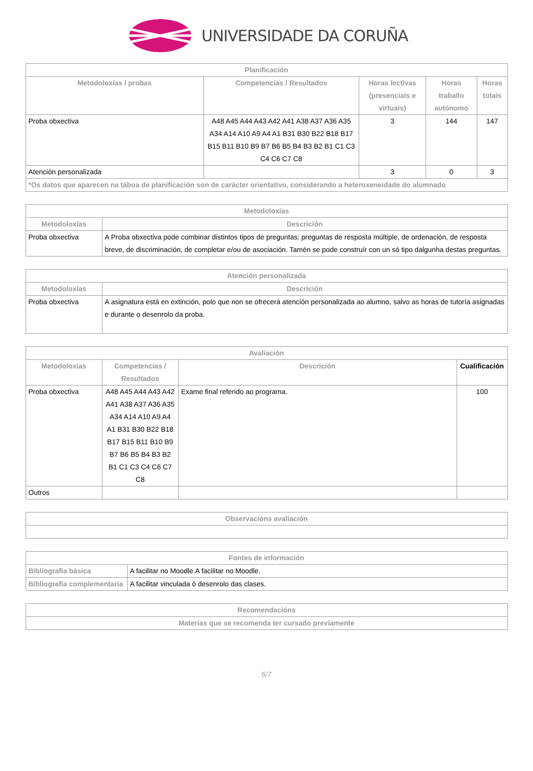UNIVERSIDADE DA CORUÑA
| Planificación | | | | |
| --- | --- | --- | --- | --- |
| Metodoloxías / probas | Competencias / Resultados | Horas lectivas (presenciais e virtuais) | Horas traballo autónomo | Horas totais |
| Proba obxectiva | A48 A45 A44 A43 A42 A41 A38 A37 A36 A35 A34 A14 A10 A9 A4 A1 B31 B30 B22 B18 B17 B15 B11 B10 B9 B7 B6 B5 B4 B3 B2 B1 C1 C3 C4 C6 C7 C8 | 3 | 144 | 147 |
| Atención personalizada | | 3 | 0 | 3 |
| *Os datos que aparecen na táboa de planificación son de carácter orientativo, considerando a heteroxeneidade do alumnado | | | | |
| Metodoloxías | |
| --- | --- |
| Metodoloxías | Descrición |
| Proba obxectiva | A Proba obxectiva pode combinar distintos tipos de preguntas: preguntas de resposta múltiple, de ordenación, de resposta breve, de discriminación, de completar e/ou de asociación. Tamén se pode construír con un só tipo dalgunha destas preguntas. |
| Atención personalizada | |
| --- | --- |
| Metodoloxías | Descrición |
| Proba obxectiva | A asignatura está en extinción, polo que non se ofrecerá atención personalizada ao alumno, salvo as horas de tutoría asignadas e durante o desenrolo da proba. |
| Avaliación | | | |
| --- | --- | --- | --- |
| Metodoloxías | Competencias / Resultados | Descrición | Cualificación |
| Proba obxectiva | A48 A45 A44 A43 A42 A41 A38 A37 A36 A35 A34 A14 A10 A9 A4 A1 B31 B30 B22 B18 B17 B15 B11 B10 B9 B7 B6 B5 B4 B3 B2 B1 C1 C3 C4 C6 C7 C8 | Exame final referido ao programa. | 100 |
| Outros | | | |
| Observacións avaliación |
| --- |
| Fontes de información | |
| --- | --- |
| Bibliografía básica | A facilitar no Moodle.A facilitar no Moodle. |
| Bibliografía complementaria | A facilitar vinculada ó desenrolo das clases. |
| Recomendacións |
| --- |
| Materias que se recomenda ter cursado previamente |
6/7